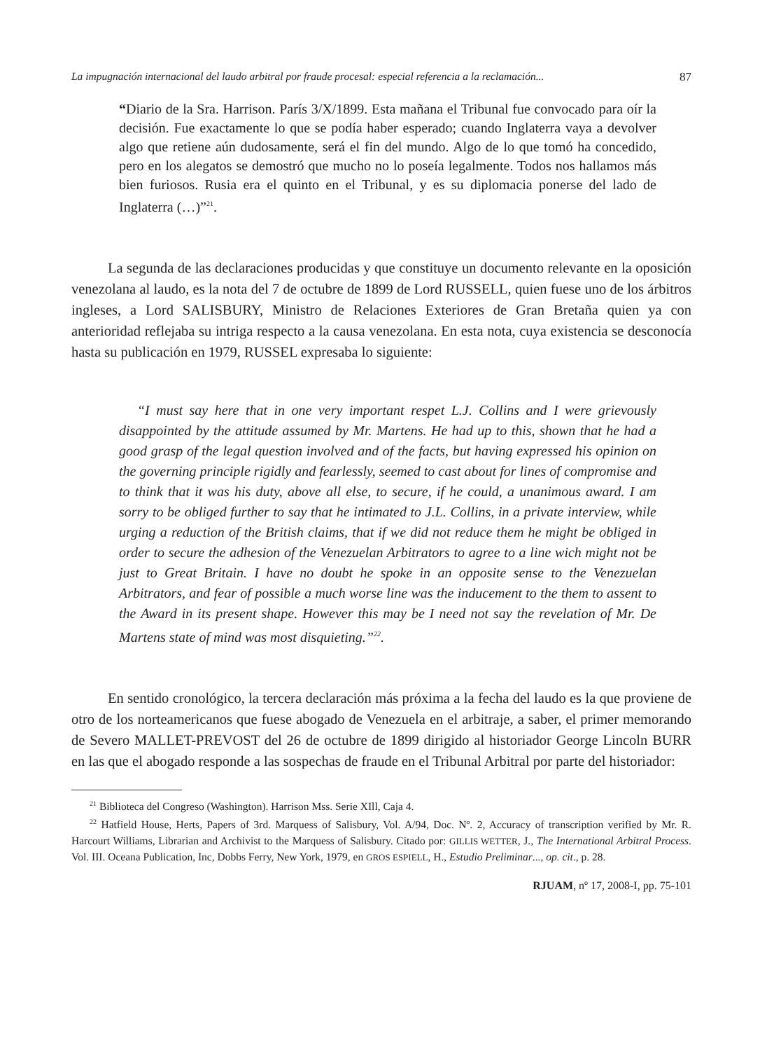La impugnación internacional del laudo arbitral por fraude procesal: especial referencia a la reclamación... 87
“Diario de la Sra. Harrison. París 3/X/1899. Esta mañana el Tribunal fue convocado para oír la decisión. Fue exactamente lo que se podía haber esperado; cuando Inglaterra vaya a devolver algo que retiene aún dudosamente, será el fin del mundo. Algo de lo que tomó ha concedido, pero en los alegatos se demostró que mucho no lo poseía legalmente. Todos nos hallamos más bien furiosos. Rusia era el quinto en el Tribunal, y es su diplomacia ponerse del lado de Inglaterra (…)”<sup>21</sup>.
La segunda de las declaraciones producidas y que constituye un documento relevante en la oposición venezolana al laudo, es la nota del 7 de octubre de 1899 de Lord RUSSELL, quien fuese uno de los árbitros ingleses, a Lord SALISBURY, Ministro de Relaciones Exteriores de Gran Bretaña quien ya con anterioridad reflejaba su intriga respecto a la causa venezolana. En esta nota, cuya existencia se desconocía hasta su publicación en 1979, RUSSEL expresaba lo siguiente:
“I must say here that in one very important respet L.J. Collins and I were grievously disappointed by the attitude assumed by Mr. Martens. He had up to this, shown that he had a good grasp of the legal question involved and of the facts, but having expressed his opinion on the governing principle rigidly and fearlessly, seemed to cast about for lines of compromise and to think that it was his duty, above all else, to secure, if he could, a unanimous award. I am sorry to be obliged further to say that he intimated to J.L. Collins, in a private interview, while urging a reduction of the British claims, that if we did not reduce them he might be obliged in order to secure the adhesion of the Venezuelan Arbitrators to agree to a line wich might not be just to Great Britain. I have no doubt he spoke in an opposite sense to the Venezuelan Arbitrators, and fear of possible a much worse line was the inducement to the them to assent to the Award in its present shape. However this may be I need not say the revelation of Mr. De Martens state of mind was most disquieting.”<sup>22</sup>.
En sentido cronológico, la tercera declaración más próxima a la fecha del laudo es la que proviene de otro de los norteamericanos que fuese abogado de Venezuela en el arbitraje, a saber, el primer memorando de Severo MALLET-PREVOST del 26 de octubre de 1899 dirigido al historiador George Lincoln BURR en las que el abogado responde a las sospechas de fraude en el Tribunal Arbitral por parte del historiador:
<sup>21</sup> Biblioteca del Congreso (Washington). Harrison Mss. Serie XIll, Caja 4.
<sup>22</sup> Hatfield House, Herts, Papers of 3rd. Marquess of Salisbury, Vol. A/94, Doc. Nº. 2, Accuracy of transcription verified by Mr. R. Harcourt Williams, Librarian and Archivist to the Marquess of Salisbury. Citado por: GILLIS WETTER, J., The International Arbitral Process. Vol. III. Oceana Publication, Inc, Dobbs Ferry, New York, 1979, en GROS ESPIELL, H., Estudio Preliminar..., op. cit., p. 28.
RJUAM, nº 17, 2008-I, pp. 75-101